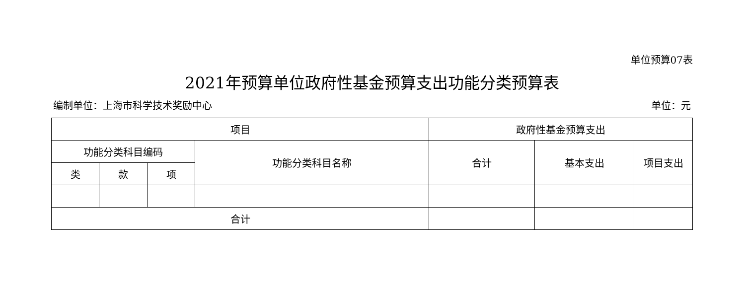单位预算07表
2021年预算单位政府性基金预算支出功能分类预算表
编制单位：上海市科学技术奖励中心 单位：元
| 项目 | | | | 政府性基金预算支出 | | |
| 功能分类科目编码 | | | 功能分类科目名称 | 合计 | 基本支出 | 项目支出 |
| 类 | 款 | 项 | | | | |
| 合计 | | | | | | |